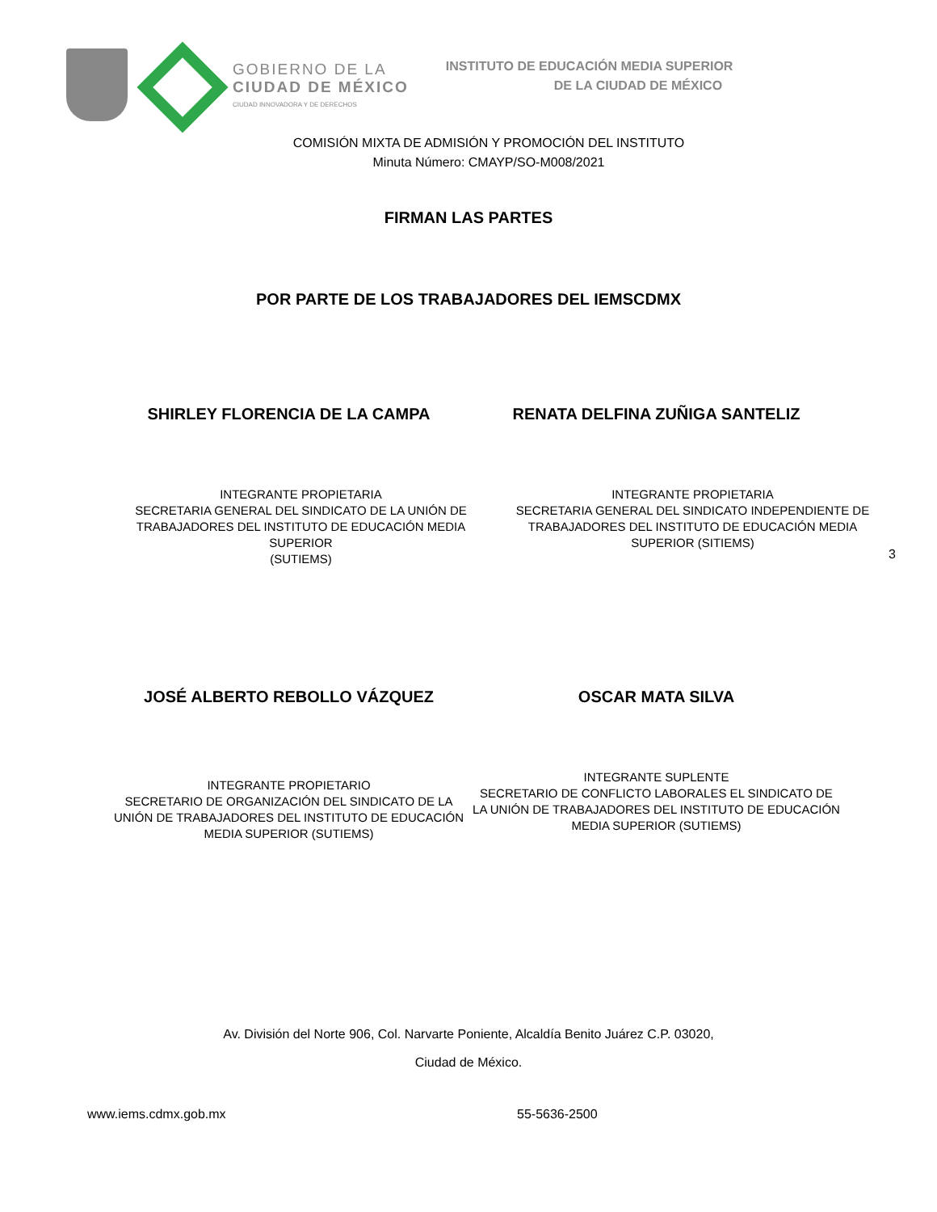GOBIERNO DE LA
CIUDAD DE MÉXICO
CIUDAD INNOVADORA Y DE DERECHOS
INSTITUTO DE EDUCACIÓN MEDIA SUPERIOR
DE LA CIUDAD DE MÉXICO
COMISIÓN MIXTA DE ADMISIÓN Y PROMOCIÓN DEL INSTITUTO
Minuta Número: CMAYP/SO-M008/2021
FIRMAN LAS PARTES
POR PARTE DE LOS TRABAJADORES DEL IEMSCDMX
SHIRLEY FLORENCIA DE LA CAMPA RENATA DELFINA ZUÑIGA SANTELIZ
INTEGRANTE PROPIETARIA
SECRETARIA GENERAL DEL SINDICATO DE LA UNIÓN DE TRABAJADORES DEL INSTITUTO DE EDUCACIÓN MEDIA SUPERIOR
(SUTIEMS)
INTEGRANTE PROPIETARIA
SECRETARIA GENERAL DEL SINDICATO INDEPENDIENTE DE TRABAJADORES DEL INSTITUTO DE EDUCACIÓN MEDIA SUPERIOR (SITIEMS)
3
JOSÉ ALBERTO REBOLLO VÁZQUEZ OSCAR MATA SILVA
INTEGRANTE PROPIETARIO
SECRETARIO DE ORGANIZACIÓN DEL SINDICATO DE LA UNIÓN DE TRABAJADORES DEL INSTITUTO DE EDUCACIÓN MEDIA SUPERIOR (SUTIEMS)
INTEGRANTE SUPLENTE
SECRETARIO DE CONFLICTO LABORALES EL SINDICATO DE LA UNIÓN DE TRABAJADORES DEL INSTITUTO DE EDUCACIÓN MEDIA SUPERIOR (SUTIEMS)
Av. División del Norte 906, Col. Narvarte Poniente, Alcaldía Benito Juárez C.P. 03020,
Ciudad de México.
www.iems.cdmx.gob.mx 55-5636-2500